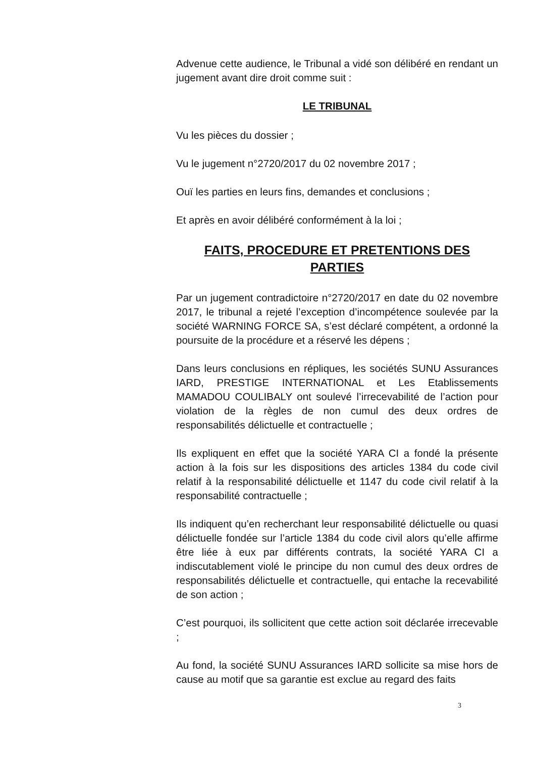Advenue cette audience, le Tribunal a vidé son délibéré en rendant un jugement avant dire droit comme suit :
LE TRIBUNAL
Vu les pièces du dossier ;
Vu le jugement n°2720/2017 du 02 novembre 2017 ;
Ouï les parties en leurs fins, demandes et conclusions ;
Et après en avoir délibéré conformément à la loi ;
FAITS, PROCEDURE ET PRETENTIONS DES PARTIES
Par un jugement contradictoire n°2720/2017 en date du 02 novembre 2017, le tribunal a rejeté l’exception d’incompétence soulevée par la société WARNING FORCE SA, s’est déclaré compétent, a ordonné la poursuite de la procédure et a réservé les dépens ;
Dans leurs conclusions en répliques, les sociétés SUNU Assurances IARD, PRESTIGE INTERNATIONAL et Les Etablissements MAMADOU COULIBALY ont soulevé l’irrecevabilité de l’action pour violation de la règles de non cumul des deux ordres de responsabilités délictuelle et contractuelle ;
Ils expliquent en effet que la société YARA CI a fondé la présente action à la fois sur les dispositions des articles 1384 du code civil relatif à la responsabilité délictuelle et 1147 du code civil relatif à la responsabilité contractuelle ;
Ils indiquent qu’en recherchant leur responsabilité délictuelle ou quasi délictuelle fondée sur l’article 1384 du code civil alors qu’elle affirme être liée à eux par différents contrats, la société YARA CI a indiscutablement violé le principe du non cumul des deux ordres de responsabilités délictuelle et contractuelle, qui entache la recevabilité de son action ;
C’est pourquoi, ils sollicitent que cette action soit déclarée irrecevable ;
Au fond, la société SUNU Assurances IARD sollicite sa mise hors de cause au motif que sa garantie est exclue au regard des faits
3